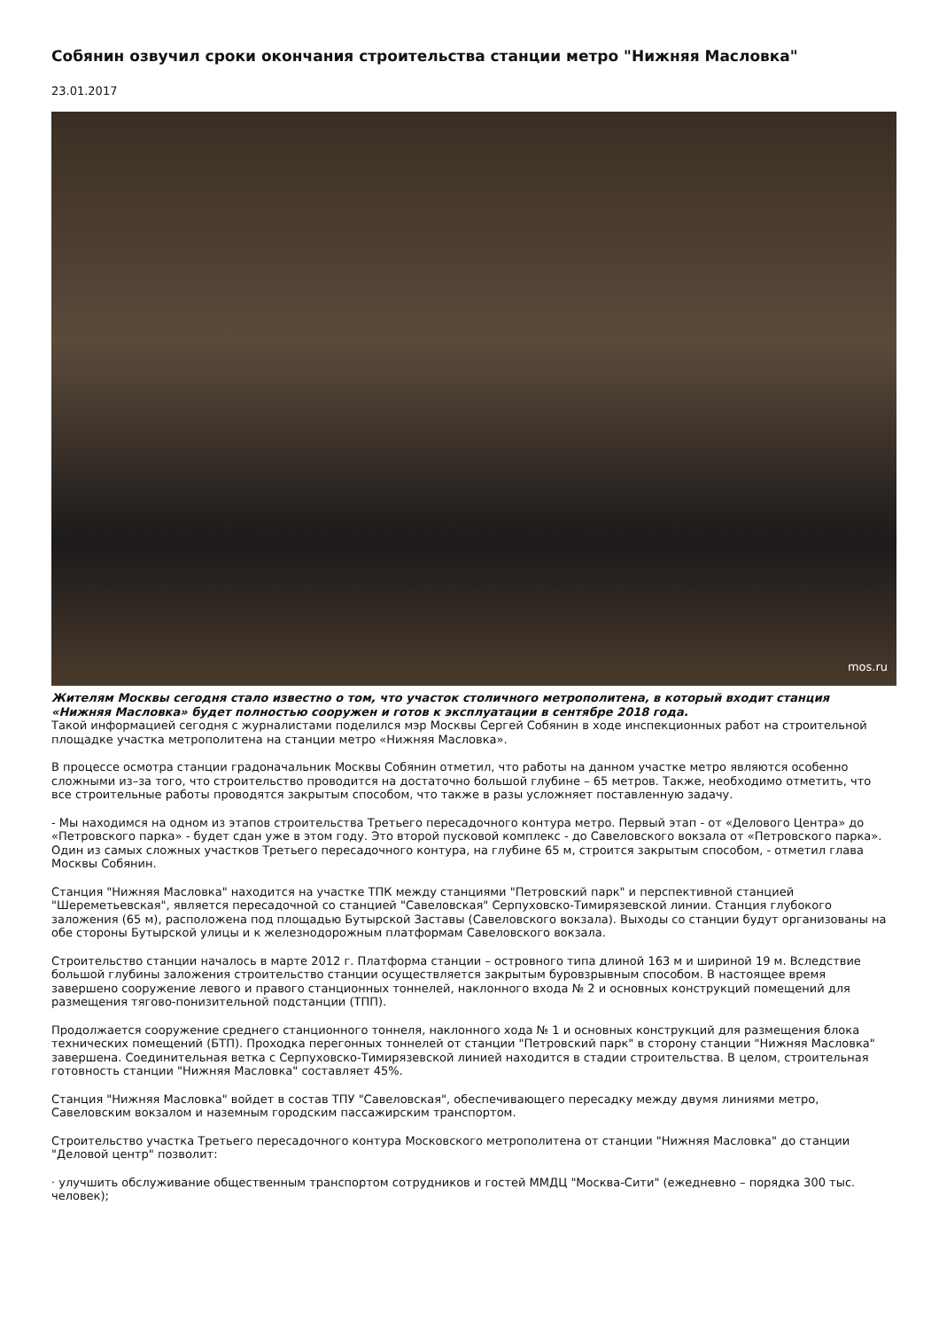Собянин озвучил сроки окончания строительства станции метро "Нижняя Масловка"
23.01.2017
mos.ru
Жителям Москвы сегодня стало известно о том, что участок столичного метрополитена, в который входит станция «Нижняя Масловка» будет полностью сооружен и готов к эксплуатации в сентябре 2018 года.
Такой информацией сегодня с журналистами поделился мэр Москвы Сергей Собянин в ходе инспекционных работ на строительной площадке участка метрополитена на станции метро «Нижняя Масловка».
В процессе осмотра станции градоначальник Москвы Собянин отметил, что работы на данном участке метро являются особенно сложными из–за того, что строительство проводится на достаточно большой глубине – 65 метров. Также, необходимо отметить, что все строительные работы проводятся закрытым способом, что также в разы усложняет поставленную задачу.
- Мы находимся на одном из этапов строительства Третьего пересадочного контура метро. Первый этап - от «Делового Центра» до «Петровского парка» - будет сдан уже в этом году. Это второй пусковой комплекс - до Савеловского вокзала от «Петровского парка». Один из самых сложных участков Третьего пересадочного контура, на глубине 65 м, строится закрытым способом, - отметил глава Москвы Собянин.
Станция "Нижняя Масловка" находится на участке ТПК между станциями "Петровский парк" и перспективной станцией "Шереметьевская", является пересадочной со станцией "Савеловская" Серпуховско-Тимирязевской линии. Станция глубокого заложения (65 м), расположена под площадью Бутырской Заставы (Савеловского вокзала). Выходы со станции будут организованы на обе стороны Бутырской улицы и к железнодорожным платформам Савеловского вокзала.
Строительство станции началось в марте 2012 г. Платформа станции – островного типа длиной 163 м и шириной 19 м. Вследствие большой глубины заложения строительство станции осуществляется закрытым буровзрывным способом. В настоящее время завершено сооружение левого и правого станционных тоннелей, наклонного входа № 2 и основных конструкций помещений для размещения тягово-понизительной подстанции (ТПП).
Продолжается сооружение среднего станционного тоннеля, наклонного хода № 1 и основных конструкций для размещения блока технических помещений (БТП). Проходка перегонных тоннелей от станции "Петровский парк" в сторону станции "Нижняя Масловка" завершена. Соединительная ветка с Серпуховско-Тимирязевской линией находится в стадии строительства. В целом, строительная готовность станции "Нижняя Масловка" составляет 45%.
Станция "Нижняя Масловка" войдет в состав ТПУ "Савеловская", обеспечивающего пересадку между двумя линиями метро, Савеловским вокзалом и наземным городским пассажирским транспортом.
Строительство участка Третьего пересадочного контура Московского метрополитена от станции "Нижняя Масловка" до станции "Деловой центр" позволит:
· улучшить обслуживание общественным транспортом сотрудников и гостей ММДЦ "Москва-Сити" (ежедневно – порядка 300 тыс. человек);